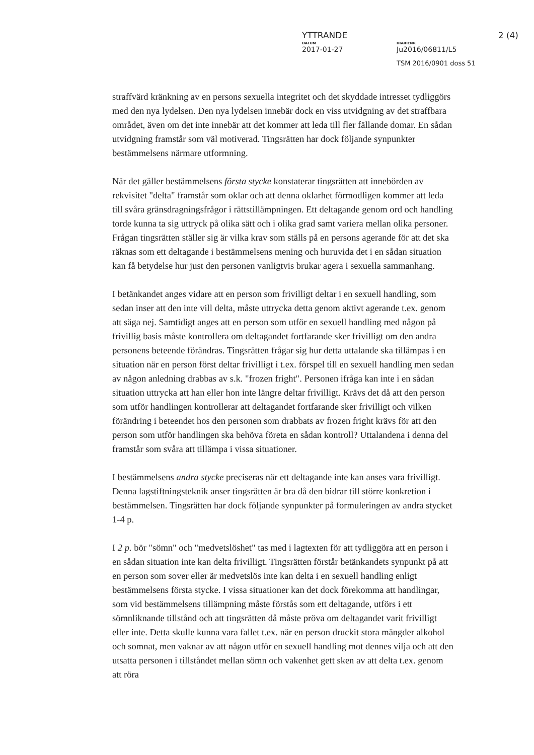YTTRANDE 2 (4)
DATUM
2017-01-27
DIARIENR
Ju2016/06811/L5
TSM 2016/0901 doss 51
straffvärd kränkning av en persons sexuella integritet och det skyddade intresset tydliggörs med den nya lydelsen. Den nya lydelsen innebär dock en viss utvidgning av det straffbara området, även om det inte innebär att det kommer att leda till fler fällande domar. En sådan utvidgning framstår som väl motiverad. Tingsrätten har dock följande synpunkter bestämmelsens närmare utformning.
När det gäller bestämmelsens första stycke konstaterar tingsrätten att innebörden av rekvisitet "delta" framstår som oklar och att denna oklarhet förmodligen kommer att leda till svåra gränsdragningsfrågor i rättstillämpningen. Ett deltagande genom ord och handling torde kunna ta sig uttryck på olika sätt och i olika grad samt variera mellan olika personer. Frågan tingsrätten ställer sig är vilka krav som ställs på en persons agerande för att det ska räknas som ett deltagande i bestämmelsens mening och huruvida det i en sådan situation kan få betydelse hur just den personen vanligtvis brukar agera i sexuella sammanhang.
I betänkandet anges vidare att en person som frivilligt deltar i en sexuell handling, som sedan inser att den inte vill delta, måste uttrycka detta genom aktivt agerande t.ex. genom att säga nej. Samtidigt anges att en person som utför en sexuell handling med någon på frivillig basis måste kontrollera om deltagandet fortfarande sker frivilligt om den andra personens beteende förändras. Tingsrätten frågar sig hur detta uttalande ska tillämpas i en situation när en person först deltar frivilligt i t.ex. förspel till en sexuell handling men sedan av någon anledning drabbas av s.k. "frozen fright". Personen ifråga kan inte i en sådan situation uttrycka att han eller hon inte längre deltar frivilligt. Krävs det då att den person som utför handlingen kontrollerar att deltagandet fortfarande sker frivilligt och vilken förändring i beteendet hos den personen som drabbats av frozen fright krävs för att den person som utför handlingen ska behöva företa en sådan kontroll? Uttalandena i denna del framstår som svåra att tillämpa i vissa situationer.
I bestämmelsens andra stycke preciseras när ett deltagande inte kan anses vara frivilligt. Denna lagstiftningsteknik anser tingsrätten är bra då den bidrar till större konkretion i bestämmelsen. Tingsrätten har dock följande synpunkter på formuleringen av andra stycket 1-4 p.
I 2 p. bör "sömn" och "medvetslöshet" tas med i lagtexten för att tydliggöra att en person i en sådan situation inte kan delta frivilligt. Tingsrätten förstår betänkandets synpunkt på att en person som sover eller är medvetslös inte kan delta i en sexuell handling enligt bestämmelsens första stycke. I vissa situationer kan det dock förekomma att handlingar, som vid bestämmelsens tillämpning måste förstås som ett deltagande, utförs i ett sömnliknande tillstånd och att tingsrätten då måste pröva om deltagandet varit frivilligt eller inte. Detta skulle kunna vara fallet t.ex. när en person druckit stora mängder alkohol och somnat, men vaknar av att någon utför en sexuell handling mot dennes vilja och att den utsatta personen i tillståndet mellan sömn och vakenhet gett sken av att delta t.ex. genom att röra